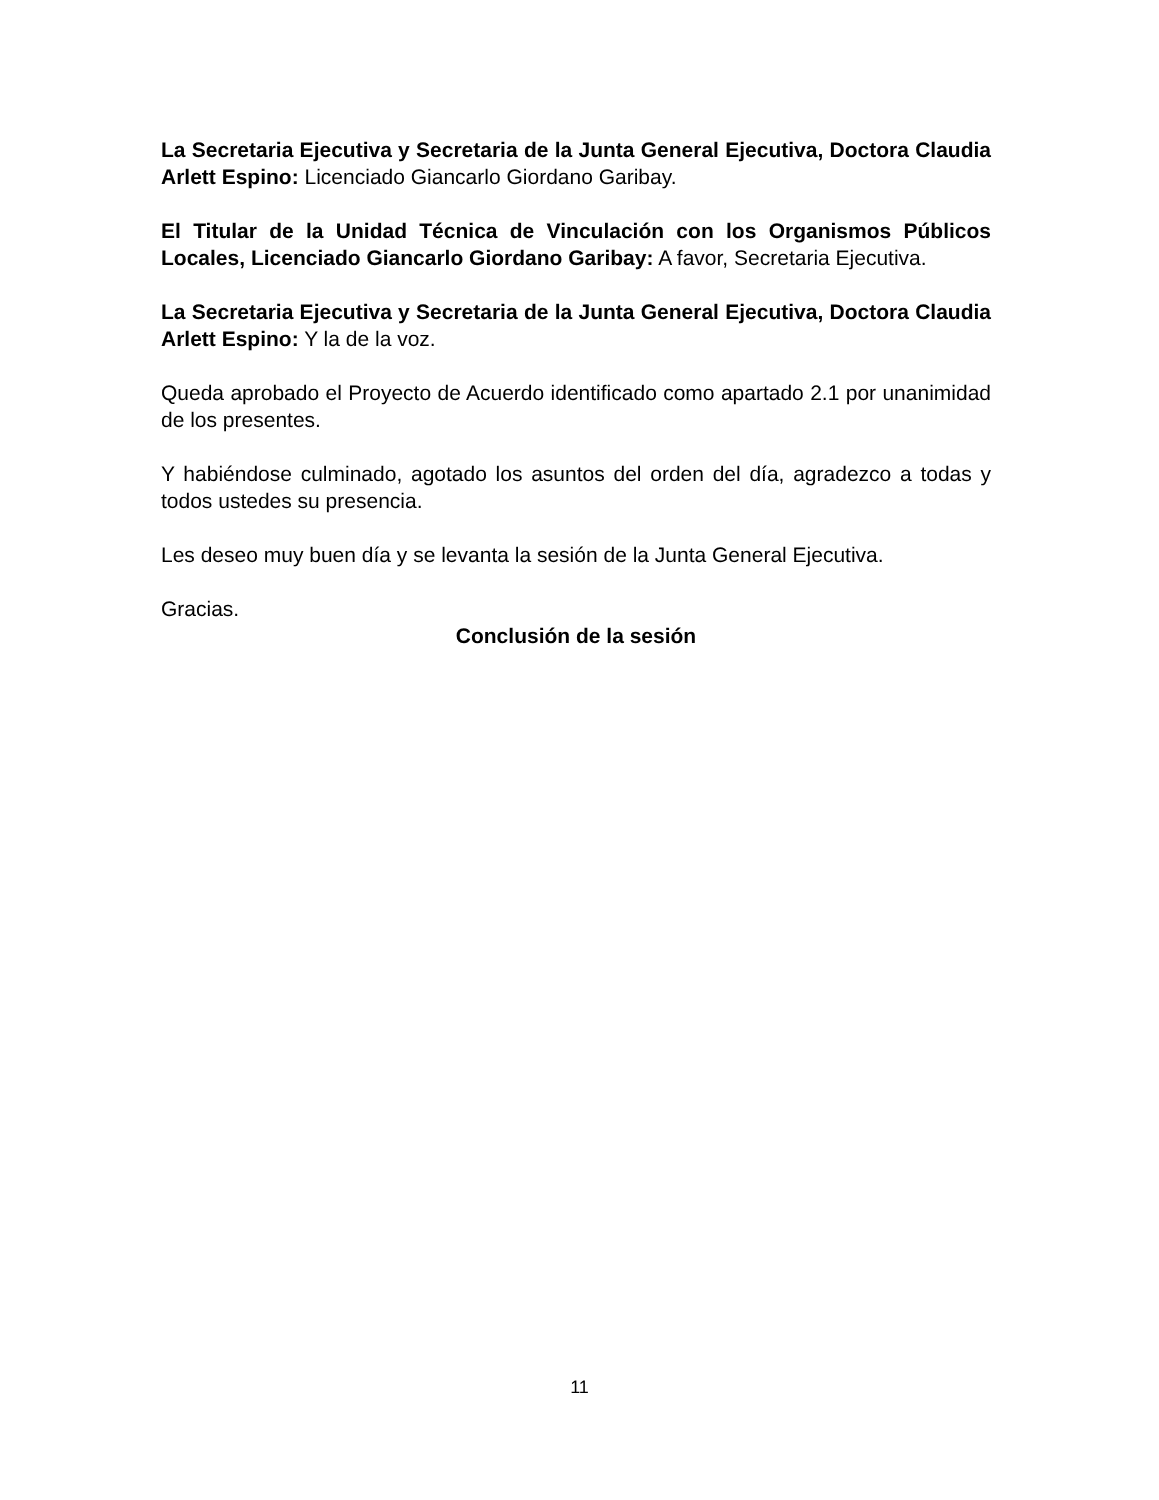La Secretaria Ejecutiva y Secretaria de la Junta General Ejecutiva, Doctora Claudia Arlett Espino: Licenciado Giancarlo Giordano Garibay.
El Titular de la Unidad Técnica de Vinculación con los Organismos Públicos Locales, Licenciado Giancarlo Giordano Garibay: A favor, Secretaria Ejecutiva.
La Secretaria Ejecutiva y Secretaria de la Junta General Ejecutiva, Doctora Claudia Arlett Espino: Y la de la voz.
Queda aprobado el Proyecto de Acuerdo identificado como apartado 2.1 por unanimidad de los presentes.
Y habiéndose culminado, agotado los asuntos del orden del día, agradezco a todas y todos ustedes su presencia.
Les deseo muy buen día y se levanta la sesión de la Junta General Ejecutiva.
Gracias.
Conclusión de la sesión
11